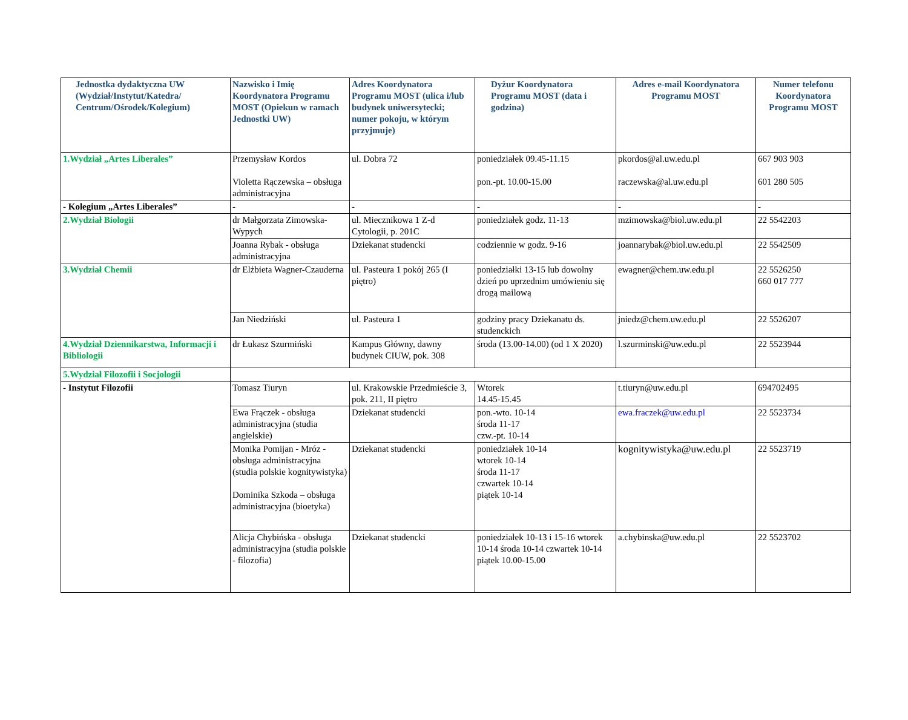| Jednostka dydaktyczna UW (Wydział/Instytut/Katedra/ Centrum/Ośrodek/Kolegium) | Nazwisko i Imię Koordynatora Programu MOST (Opiekun w ramach Jednostki UW) | Adres Koordynatora Programu MOST (ulica i/lub budynek uniwersytecki; numer pokoju, w którym przyjmuje) | Dyżur Koordynatora Programu MOST (data i godzina) | Adres e-mail Koordynatora Programu MOST | Numer telefonu Koordynatora Programu MOST |
| --- | --- | --- | --- | --- | --- |
| 1.Wydział „Artes Liberales” | Przemysław Kordos Violetta Rączewska – obsługa administracyjna | ul. Dobra 72 | poniedziałek 09.45-11.15 pon.-pt. 10.00-15.00 | pkordos@al.uw.edu.pl raczewska@al.uw.edu.pl | 667 903 903 601 280 505 |
| - Kolegium „Artes Liberales” | - | - | - | - | - |
| 2.Wydział Biologii | dr Małgorzata Zimowska-Wypych | ul. Miecznikowa 1 Z-d Cytologii, p. 201C | poniedziałek godz. 11-13 | mzimowska@biol.uw.edu.pl | 22 5542203 |
| | Joanna Rybak - obsługa administracyjna | Dziekanat studencki | codziennie w godz. 9-16 | joannarybak@biol.uw.edu.pl | 22 5542509 |
| 3.Wydział Chemii | dr Elżbieta Wagner-Czauderna | ul. Pasteura 1 pokój 265 (I piętro) | poniedziałki 13-15 lub dowolny dzień po uprzednim umówieniu się drogą mailową | ewagner@chem.uw.edu.pl | 22 5526250 660 017 777 |
| | Jan Niedziński | ul. Pasteura 1 | godziny pracy Dziekanatu ds. studenckich | jniedz@chem.uw.edu.pl | 22 5526207 |
| 4.Wydział Dziennikarstwa, Informacji i Bibliologii | dr Łukasz Szurmiński | Kampus Główny, dawny budynek CIUW, pok. 308 | środa (13.00-14.00) (od 1 X 2020) | l.szurminski@uw.edu.pl | 22 5523944 |
| 5.Wydział Filozofii i Socjologii | | | | | |
| - Instytut Filozofii | Tomasz Tiuryn | ul. Krakowskie Przedmieście 3, pok. 211, II piętro | Wtorek 14.45-15.45 | t.tiuryn@uw.edu.pl | 694702495 |
| | Ewa Frączek - obsługa administracyjna (studia angielskie) | Dziekanat studencki | pon.-wto. 10-14 środa 11-17 czw.-pt. 10-14 | ewa.fraczek@uw.edu.pl | 22 5523734 |
| | Monika Pomijan - Mróz - obsługa administracyjna (studia polskie kognitywistyka) Dominika Szkoda – obsługa administracyjna (bioetyka) | Dziekanat studencki | poniedziałek 10-14 wtorek 10-14 środa 11-17 czwartek 10-14 piątek 10-14 | kognitywistyka@uw.edu.pl | 22 5523719 |
| | Alicja Chybińska - obsługa administracyjna (studia polskie - filozofia) | Dziekanat studencki | poniedziałek 10-13 i 15-16 wtorek 10-14 środa 10-14 czwartek 10-14 piątek 10.00-15.00 | a.chybinska@uw.edu.pl | 22 5523702 |